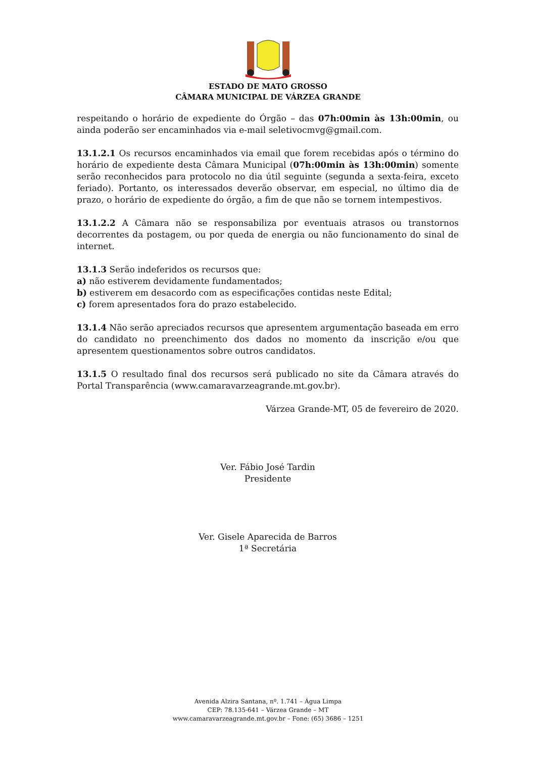ESTADO DE MATO GROSSO
CÂMARA MUNICIPAL DE VÁRZEA GRANDE
respeitando o horário de expediente do Órgão – das 07h:00min às 13h:00min, ou ainda poderão ser encaminhados via e-mail seletivocmvg@gmail.com.
13.1.2.1 Os recursos encaminhados via email que forem recebidas após o término do horário de expediente desta Câmara Municipal (07h:00min às 13h:00min) somente serão reconhecidos para protocolo no dia útil seguinte (segunda a sexta-feira, exceto feriado). Portanto, os interessados deverão observar, em especial, no último dia de prazo, o horário de expediente do órgão, a fim de que não se tornem intempestivos.
13.1.2.2 A Câmara não se responsabiliza por eventuais atrasos ou transtornos decorrentes da postagem, ou por queda de energia ou não funcionamento do sinal de internet.
13.1.3 Serão indeferidos os recursos que:
a) não estiverem devidamente fundamentados;
b) estiverem em desacordo com as especificações contidas neste Edital;
c) forem apresentados fora do prazo estabelecido.
13.1.4 Não serão apreciados recursos que apresentem argumentação baseada em erro do candidato no preenchimento dos dados no momento da inscrição e/ou que apresentem questionamentos sobre outros candidatos.
13.1.5 O resultado final dos recursos será publicado no site da Câmara através do Portal Transparência (www.camaravarzeagrande.mt.gov.br).
Várzea Grande-MT, 05 de fevereiro de 2020.
Ver. Fábio José Tardin
Presidente
Ver. Gisele Aparecida de Barros
1ª Secretária
Avenida Alzira Santana, nº. 1.741 – Água Limpa
CEP: 78.135-641 – Várzea Grande – MT
www.camaravarzeagrande.mt.gov.br – Fone: (65) 3686 – 1251